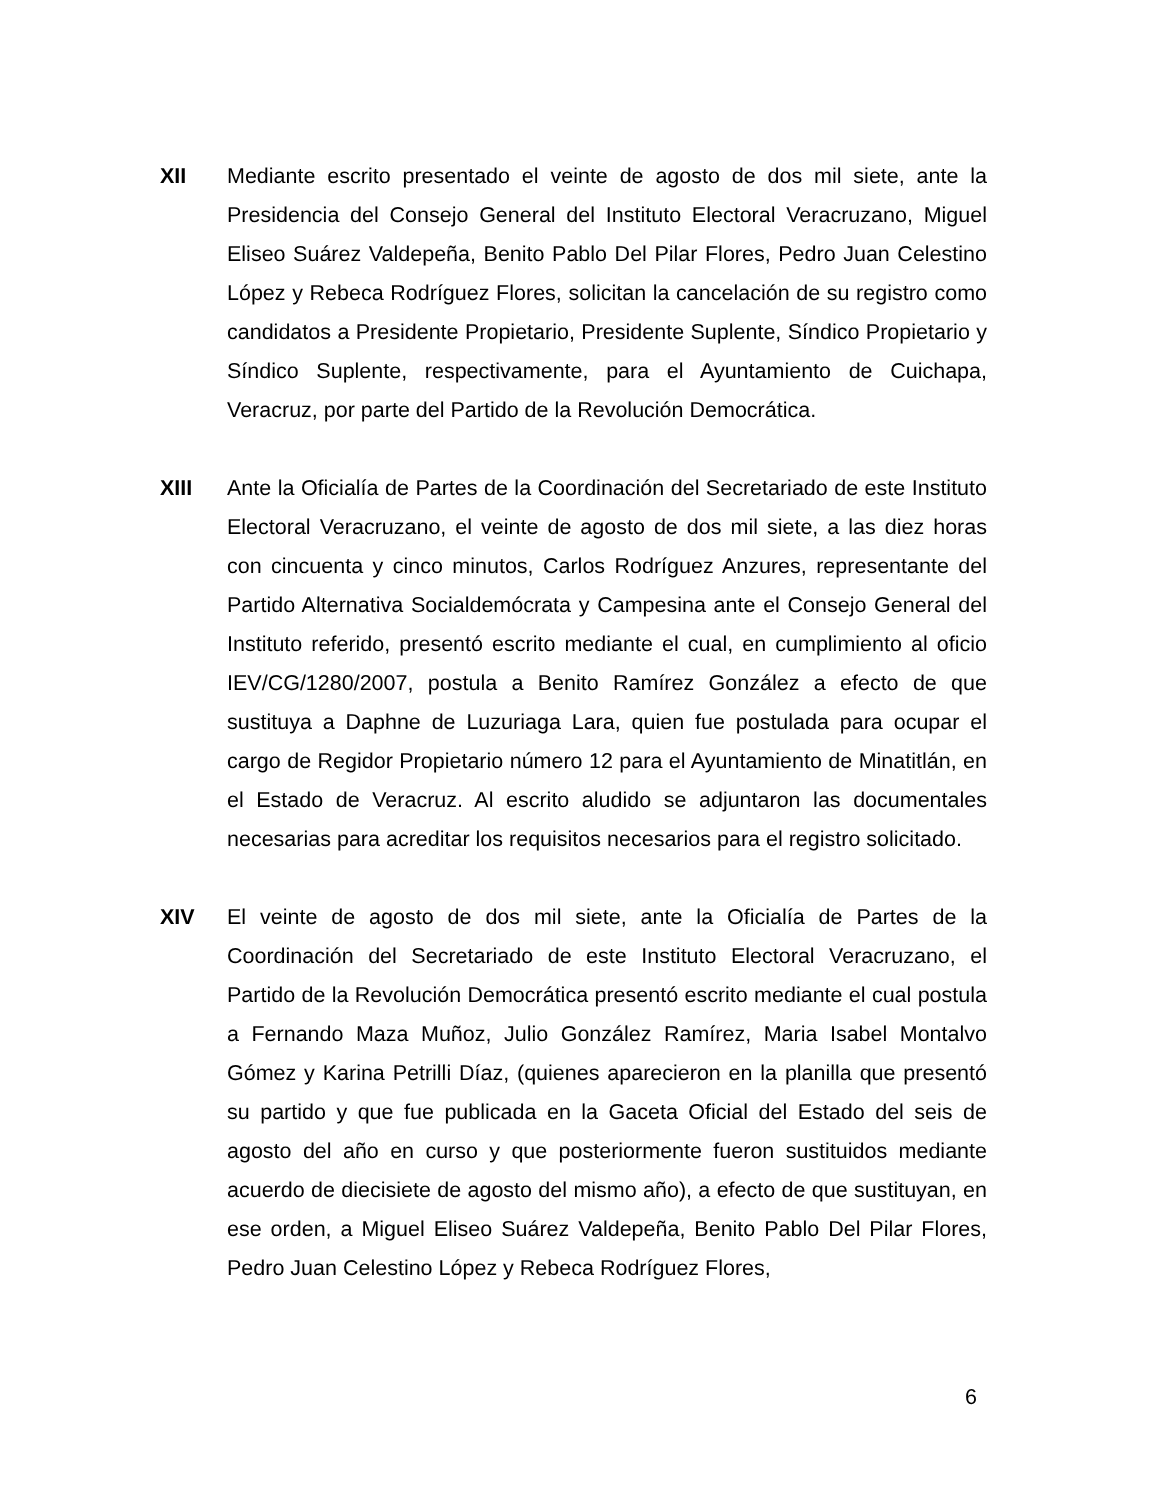XII Mediante escrito presentado el veinte de agosto de dos mil siete, ante la Presidencia del Consejo General del Instituto Electoral Veracruzano, Miguel Eliseo Suárez Valdepeña, Benito Pablo Del Pilar Flores, Pedro Juan Celestino López y Rebeca Rodríguez Flores, solicitan la cancelación de su registro como candidatos a Presidente Propietario, Presidente Suplente, Síndico Propietario y Síndico Suplente, respectivamente, para el Ayuntamiento de Cuichapa, Veracruz, por parte del Partido de la Revolución Democrática.
XIII Ante la Oficialía de Partes de la Coordinación del Secretariado de este Instituto Electoral Veracruzano, el veinte de agosto de dos mil siete, a las diez horas con cincuenta y cinco minutos, Carlos Rodríguez Anzures, representante del Partido Alternativa Socialdemócrata y Campesina ante el Consejo General del Instituto referido, presentó escrito mediante el cual, en cumplimiento al oficio IEV/CG/1280/2007, postula a Benito Ramírez González a efecto de que sustituya a Daphne de Luzuriaga Lara, quien fue postulada para ocupar el cargo de Regidor Propietario número 12 para el Ayuntamiento de Minatitlán, en el Estado de Veracruz. Al escrito aludido se adjuntaron las documentales necesarias para acreditar los requisitos necesarios para el registro solicitado.
XIV El veinte de agosto de dos mil siete, ante la Oficialía de Partes de la Coordinación del Secretariado de este Instituto Electoral Veracruzano, el Partido de la Revolución Democrática presentó escrito mediante el cual postula a Fernando Maza Muñoz, Julio González Ramírez, Maria Isabel Montalvo Gómez y Karina Petrilli Díaz, (quienes aparecieron en la planilla que presentó su partido y que fue publicada en la Gaceta Oficial del Estado del seis de agosto del año en curso y que posteriormente fueron sustituidos mediante acuerdo de diecisiete de agosto del mismo año), a efecto de que sustituyan, en ese orden, a Miguel Eliseo Suárez Valdepeña, Benito Pablo Del Pilar Flores, Pedro Juan Celestino López y Rebeca Rodríguez Flores,
6